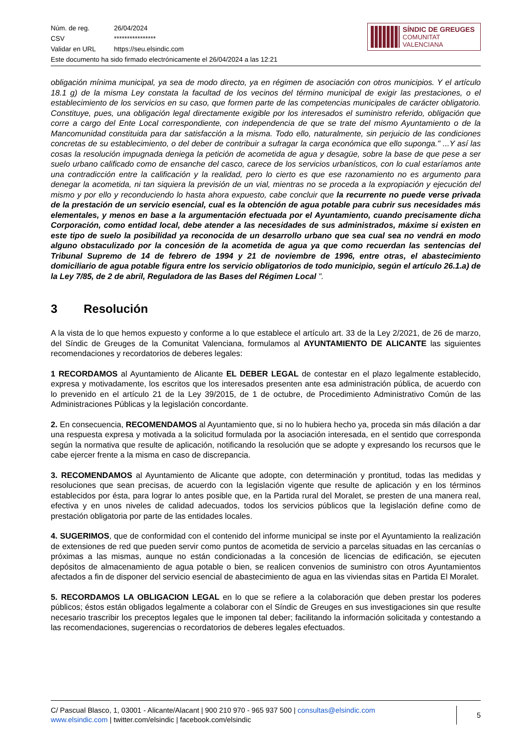Núm. de reg. 26/04/2024
CSV ****************
Validar en URL https://seu.elsindic.com
Este documento ha sido firmado electrónicamente el 26/04/2024 a las 12:21
SÍNDIC DE GREUGES
COMUNITAT VALENCIANA
obligación mínima municipal, ya sea de modo directo, ya en régimen de asociación con otros municipios. Y el artículo 18.1 g) de la misma Ley constata la facultad de los vecinos del término municipal de exigir las prestaciones, o el establecimiento de los servicios en su caso, que formen parte de las competencias municipales de carácter obligatorio. Constituye, pues, una obligación legal directamente exigible por los interesados el suministro referido, obligación que corre a cargo del Ente Local correspondiente, con independencia de que se trate del mismo Ayuntamiento o de la Mancomunidad constituida para dar satisfacción a la misma. Todo ello, naturalmente, sin perjuicio de las condiciones concretas de su establecimiento, o del deber de contribuir a sufragar la carga económica que ello suponga." ...Y así las cosas la resolución impugnada deniega la petición de acometida de agua y desagüe, sobre la base de que pese a ser suelo urbano calificado como de ensanche del casco, carece de los servicios urbanísticos, con lo cual estaríamos ante una contradicción entre la calificación y la realidad, pero lo cierto es que ese razonamiento no es argumento para denegar la acometida, ni tan siquiera la previsión de un vial, mientras no se proceda a la expropiación y ejecución del mismo y por ello y reconduciendo lo hasta ahora expuesto, cabe concluir que la recurrente no puede verse privada de la prestación de un servicio esencial, cual es la obtención de agua potable para cubrir sus necesidades más elementales, y menos en base a la argumentación efectuada por el Ayuntamiento, cuando precisamente dicha Corporación, como entidad local, debe atender a las necesidades de sus administrados, máxime si existen en este tipo de suelo la posibilidad ya reconocida de un desarrollo urbano que sea cual sea no vendrá en modo alguno obstaculizado por la concesión de la acometida de agua ya que como recuerdan las sentencias del Tribunal Supremo de 14 de febrero de 1994 y 21 de noviembre de 1996, entre otras, el abastecimiento domiciliario de agua potable figura entre los servicio obligatorios de todo municipio, según el artículo 26.1.a) de la Ley 7/85, de 2 de abril, Reguladora de las Bases del Régimen Local ".
3 Resolución
A la vista de lo que hemos expuesto y conforme a lo que establece el artículo art. 33 de la Ley 2/2021, de 26 de marzo, del Síndic de Greuges de la Comunitat Valenciana, formulamos al AYUNTAMIENTO DE ALICANTE las siguientes recomendaciones y recordatorios de deberes legales:
1 RECORDAMOS al Ayuntamiento de Alicante EL DEBER LEGAL de contestar en el plazo legalmente establecido, expresa y motivadamente, los escritos que los interesados presenten ante esa administración pública, de acuerdo con lo prevenido en el artículo 21 de la Ley 39/2015, de 1 de octubre, de Procedimiento Administrativo Común de las Administraciones Públicas y la legislación concordante.
2. En consecuencia, RECOMENDAMOS al Ayuntamiento que, si no lo hubiera hecho ya, proceda sin más dilación a dar una respuesta expresa y motivada a la solicitud formulada por la asociación interesada, en el sentido que corresponda según la normativa que resulte de aplicación, notificando la resolución que se adopte y expresando los recursos que le cabe ejercer frente a la misma en caso de discrepancia.
3. RECOMENDAMOS al Ayuntamiento de Alicante que adopte, con determinación y prontitud, todas las medidas y resoluciones que sean precisas, de acuerdo con la legislación vigente que resulte de aplicación y en los términos establecidos por ésta, para lograr lo antes posible que, en la Partida rural del Moralet, se presten de una manera real, efectiva y en unos niveles de calidad adecuados, todos los servicios públicos que la legislación define como de prestación obligatoria por parte de las entidades locales.
4. SUGERIMOS, que de conformidad con el contenido del informe municipal se inste por el Ayuntamiento la realización de extensiones de red que pueden servir como puntos de acometida de servicio a parcelas situadas en las cercanías o próximas a las mismas, aunque no están condicionadas a la concesión de licencias de edificación, se ejecuten depósitos de almacenamiento de agua potable o bien, se realicen convenios de suministro con otros Ayuntamientos afectados a fin de disponer del servicio esencial de abastecimiento de agua en las viviendas sitas en Partida El Moralet.
5. RECORDAMOS LA OBLIGACION LEGAL en lo que se refiere a la colaboración que deben prestar los poderes públicos; éstos están obligados legalmente a colaborar con el Síndic de Greuges en sus investigaciones sin que resulte necesario trascribir los preceptos legales que le imponen tal deber; facilitando la información solicitada y contestando a las recomendaciones, sugerencias o recordatorios de deberes legales efectuados.
C/ Pascual Blasco, 1, 03001 - Alicante/Alacant | 900 210 970 - 965 937 500 | consultas@elsindic.com
www.elsindic.com | twitter.com/elsindic | facebook.com/elsindic
5